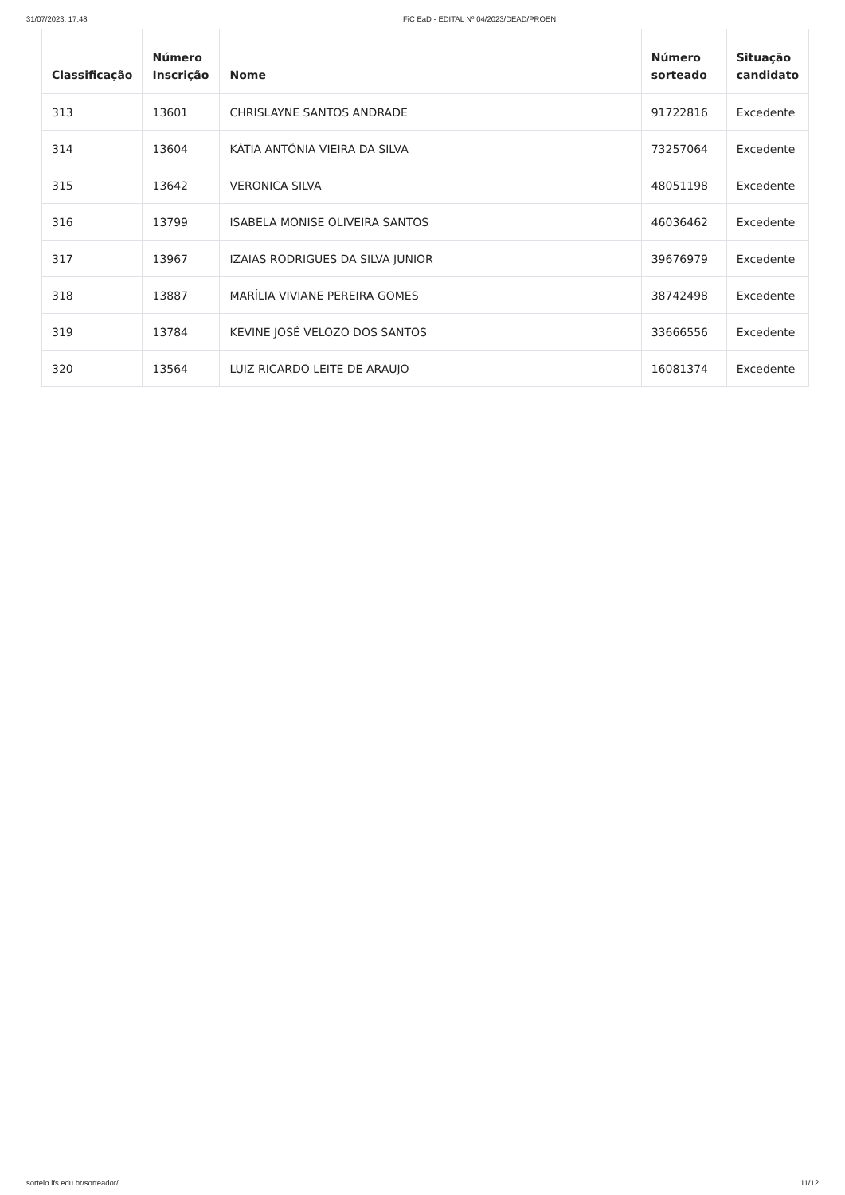31/07/2023, 17:48 FiC EaD - EDITAL Nº 04/2023/DEAD/PROEN
| Classificação | Número Inscrição | Nome | Número sorteado | Situação candidato |
| --- | --- | --- | --- | --- |
| 313 | 13601 | CHRISLAYNE SANTOS ANDRADE | 91722816 | Excedente |
| 314 | 13604 | KÁTIA ANTÔNIA VIEIRA DA SILVA | 73257064 | Excedente |
| 315 | 13642 | VERONICA SILVA | 48051198 | Excedente |
| 316 | 13799 | ISABELA MONISE OLIVEIRA SANTOS | 46036462 | Excedente |
| 317 | 13967 | IZAIAS RODRIGUES DA SILVA JUNIOR | 39676979 | Excedente |
| 318 | 13887 | MARÍLIA VIVIANE PEREIRA GOMES | 38742498 | Excedente |
| 319 | 13784 | KEVINE JOSÉ VELOZO DOS SANTOS | 33666556 | Excedente |
| 320 | 13564 | LUIZ RICARDO LEITE DE ARAUJO | 16081374 | Excedente |
sorteio.ifs.edu.br/sorteador/ 11/12